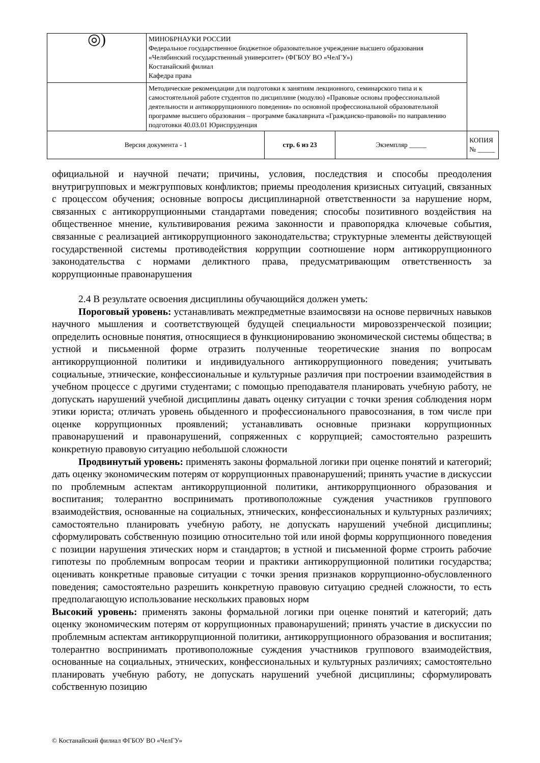| ◎) | МИНОБРНАУКИ РОССИИ Федеральное государственное бюджетное образовательное учреждение высшего образования «Челябинский государственный университет» (ФГБОУ ВО «ЧелГУ») Костанайский филиал Кафедра права | | | |
| | Методические рекомендации для подготовки к занятиям лекционного, семинарского типа и к самостоятельной работе студентов по дисциплине (модулю) «Правовые основы профессиональной деятельности и антикоррупционного поведения» по основной профессиональной образовательной программе высшего образования – программе бакалавриата «Гражданско-правовой» по направлению подготовки 40.03.01 Юриспруденция | | | |
| Версия документа - 1 | | стр. 6 из 23 | Экземпляр _____ | КОПИЯ № _____ |
официальной и научной печати; причины, условия, последствия и способы преодоления внутригрупповых и межгрупповых конфликтов; приемы преодоления кризисных ситуаций, связанных с процессом обучения; основные вопросы дисциплинарной ответственности за нарушение норм, связанных с антикоррупционными стандартами поведения; способы позитивного воздействия на общественное мнение, культивирования режима законности и правопорядка ключевые события, связанные с реализацией антикоррупционного законодательства; структурные элементы действующей государственной системы противодействия коррупции соотношение норм антикоррупционного законодательства с нормами деликтного права, предусматривающим ответственность за коррупционные правонарушения
2.4 В результате освоения дисциплины обучающийся должен уметь:
Пороговый уровень: устанавливать межпредметные взаимосвязи на основе первичных навыков научного мышления и соответствующей будущей специальности мировоззренческой позиции; определить основные понятия, относящиеся в функционированию экономической системы общества; в устной и письменной форме отразить полученные теоретические знания по вопросам антикоррупционной политики и индивидуального антикоррупционного поведения; учитывать социальные, этнические, конфессиональные и культурные различия при построении взаимодействия в учебном процессе с другими студентами; с помощью преподавателя планировать учебную работу, не допускать нарушений учебной дисциплины давать оценку ситуации с точки зрения соблюдения норм этики юриста; отличать уровень обыденного и профессионального правосознания, в том числе при оценке коррупционных проявлений; устанавливать основные признаки коррупционных правонарушений и правонарушений, сопряженных с коррупцией; самостоятельно разрешить конкретную правовую ситуацию небольшой сложности
Продвинутый уровень: применять законы формальной логики при оценке понятий и категорий; дать оценку экономическим потерям от коррупционных правонарушений; принять участие в дискуссии по проблемным аспектам антикоррупционной политики, антикоррупционного образования и воспитания; толерантно воспринимать противоположные суждения участников группового взаимодействия, основанные на социальных, этнических, конфессиональных и культурных различиях; самостоятельно планировать учебную работу, не допускать нарушений учебной дисциплины; сформулировать собственную позицию относительно той или иной формы коррупционного поведения с позиции нарушения этических норм и стандартов; в устной и письменной форме строить рабочие гипотезы по проблемным вопросам теории и практики антикоррупционной политики государства; оценивать конкретные правовые ситуации с точки зрения признаков коррупционно-обусловленного поведения; самостоятельно разрешить конкретную правовую ситуацию средней сложности, то есть предполагающую использование нескольких правовых норм
Высокий уровень: применять законы формальной логики при оценке понятий и категорий; дать оценку экономическим потерям от коррупционных правонарушений; принять участие в дискуссии по проблемным аспектам антикоррупционной политики, антикоррупционного образования и воспитания; толерантно воспринимать противоположные суждения участников группового взаимодействия, основанные на социальных, этнических, конфессиональных и культурных различиях; самостоятельно планировать учебную работу, не допускать нарушений учебной дисциплины; сформулировать собственную позицию
© Костанайский филиал ФГБОУ ВО «ЧелГУ»